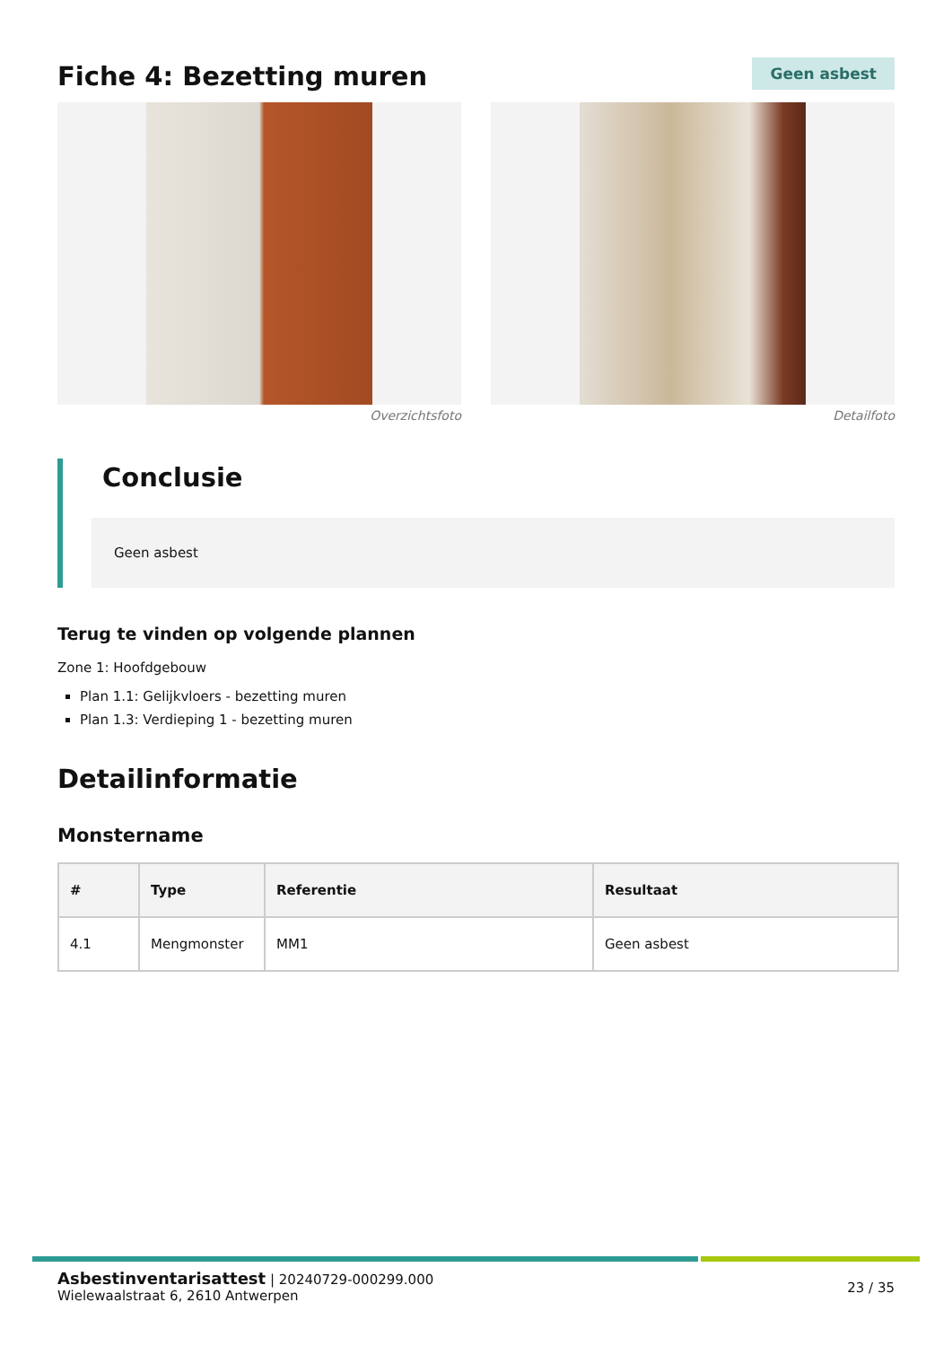Fiche 4: Bezetting muren
Geen asbest
Overzichtsfoto Detailfoto
Conclusie
Geen asbest
Terug te vinden op volgende plannen
Zone 1: Hoofdgebouw
Plan 1.1: Gelijkvloers - bezetting muren
Plan 1.3: Verdieping 1 - bezetting muren
Detailinformatie
Monstername
| # | Type | Referentie | Resultaat |
| --- | --- | --- | --- |
| 4.1 | Mengmonster | MM1 | Geen asbest |
Asbestinventarisattest | 20240729-000299.000
Wielewaalstraat 6, 2610 Antwerpen
23 / 35